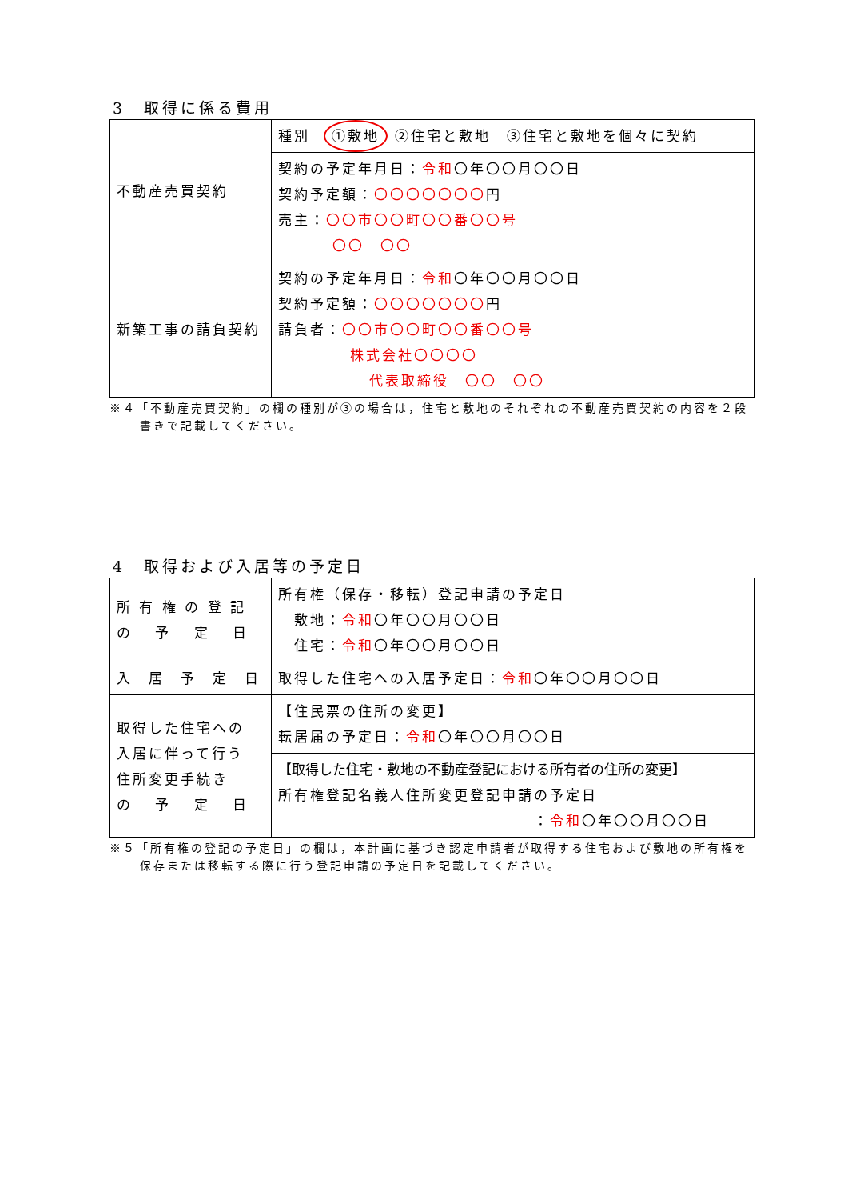3　取得に係る費用
| 不動産売買契約 | 種別 ①敷地 ②住宅と敷地 ③住宅と敷地を個々に契約 |
| | 契約の予定年月日： 令和 〇年〇〇月〇〇日 契約予定額： 〇〇〇〇〇〇〇 円 売主： 〇〇市〇〇町〇〇番〇〇号 〇〇 〇〇 |
| 新築工事の請負契約 | 契約の予定年月日： 令和 〇年〇〇月〇〇日 契約予定額： 〇〇〇〇〇〇〇 円 請負者： 〇〇市〇〇町〇〇番〇〇号 株式会社〇〇〇〇 代表取締役 〇〇 〇〇 |
※４「不動産売買契約」の欄の種別が③の場合は，住宅と敷地のそれぞれの不動産売買契約の内容を２段書きで記載してください。
4　取得および入居等の予定日
| 所 有 権 の 登 記 の 予 定 日 | 所有権（保存・移転）登記申請の予定日 敷地： 令和 〇年〇〇月〇〇日 住宅： 令和 〇年〇〇月〇〇日 |
| 入 居 予 定 日 | 取得した住宅への入居予定日： 令和 〇年〇〇月〇〇日 |
| 取得した住宅への 入居に伴って行う 住所変更手続き の 予 定 日 | 【住民票の住所の変更】 転居届の予定日： 令和 〇年〇〇月〇〇日 |
| | 【取得した住宅・敷地の不動産登記における所有者の住所の変更】 所有権登記名義人住所変更登記申請の予定日 ： 令和 〇年〇〇月〇〇日 |
※５「所有権の登記の予定日」の欄は，本計画に基づき認定申請者が取得する住宅および敷地の所有権を保存または移転する際に行う登記申請の予定日を記載してください。